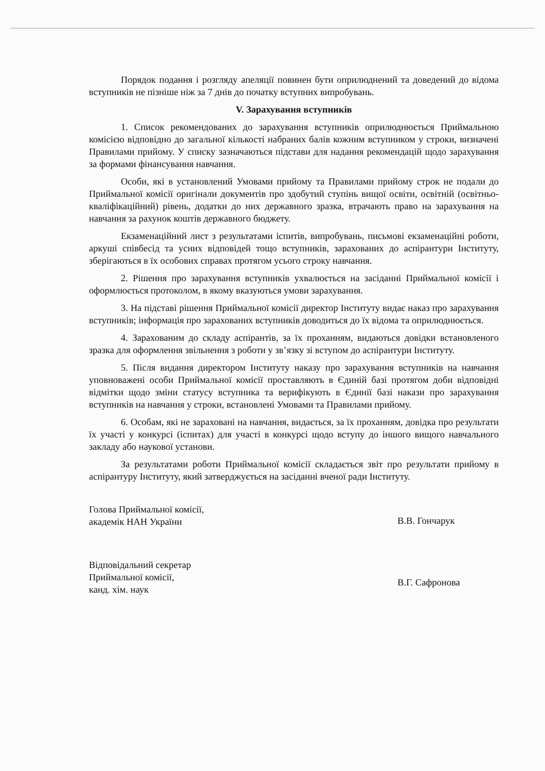Порядок подання і розгляду апеляції повинен бути оприлюднений та доведений до відома вступників не пізніше ніж за 7 днів до початку вступних випробувань.
V. Зарахування вступників
1. Список рекомендованих до зарахування вступників оприлюднюється Приймальною комісією відповідно до загальної кількості набраних балів кожним вступником у строки, визначені Правилами прийому. У списку зазначаються підстави для надання рекомендацій щодо зарахування за формами фінансування навчання.
Особи, які в установлений Умовами прийому та Правилами прийому строк не подали до Приймальної комісії оригінали документів про здобутий ступінь вищої освіти, освітній (освітньо-кваліфікаційний) рівень, додатки до них державного зразка, втрачають право на зарахування на навчання за рахунок коштів державного бюджету.
Екзаменаційний лист з результатами іспитів, випробувань, письмові екзаменаційні роботи, аркуші співбесід та усних відповідей тощо вступників, зарахованих до аспірантури Інституту, зберігаються в їх особових справах протягом усього строку навчання.
2. Рішення про зарахування вступників ухвалюється на засіданні Приймальної комісії і оформлюється протоколом, в якому вказуються умови зарахування.
3. На підставі рішення Приймальної комісії директор Інституту видає наказ про зарахування вступників; інформація про зарахованих вступників доводиться до їх відома та оприлюднюється.
4. Зарахованим до складу аспірантів, за їх проханням, видаються довідки встановленого зразка для оформлення звільнення з роботи у зв’язку зі вступом до аспірантури Інституту.
5. Після видання директором Інституту наказу про зарахування вступників на навчання уповноважені особи Приймальної комісії проставляють в Єдиній базі протягом доби відповідні відмітки щодо зміни статусу вступника та верифікують в Єдинії базі накази про зарахування вступників на навчання у строки, встановлені Умовами та Правилами прийому.
6. Особам, які не зараховані на навчання, видається, за їх проханням, довідка про результати їх участі у конкурсі (іспитах) для участі в конкурсі щодо вступу до іншого вищого навчального закладу або наукової установи.
За результатами роботи Приймальної комісії складається звіт про результати прийому в аспірантуру Інституту, який затверджується на засіданні вченої ради Інституту.
Голова Приймальної комісії,
академік НАН України
В.В. Гончарук
Відповідальний секретар
Приймальної комісії,
канд. хім. наук
В.Г. Сафронова